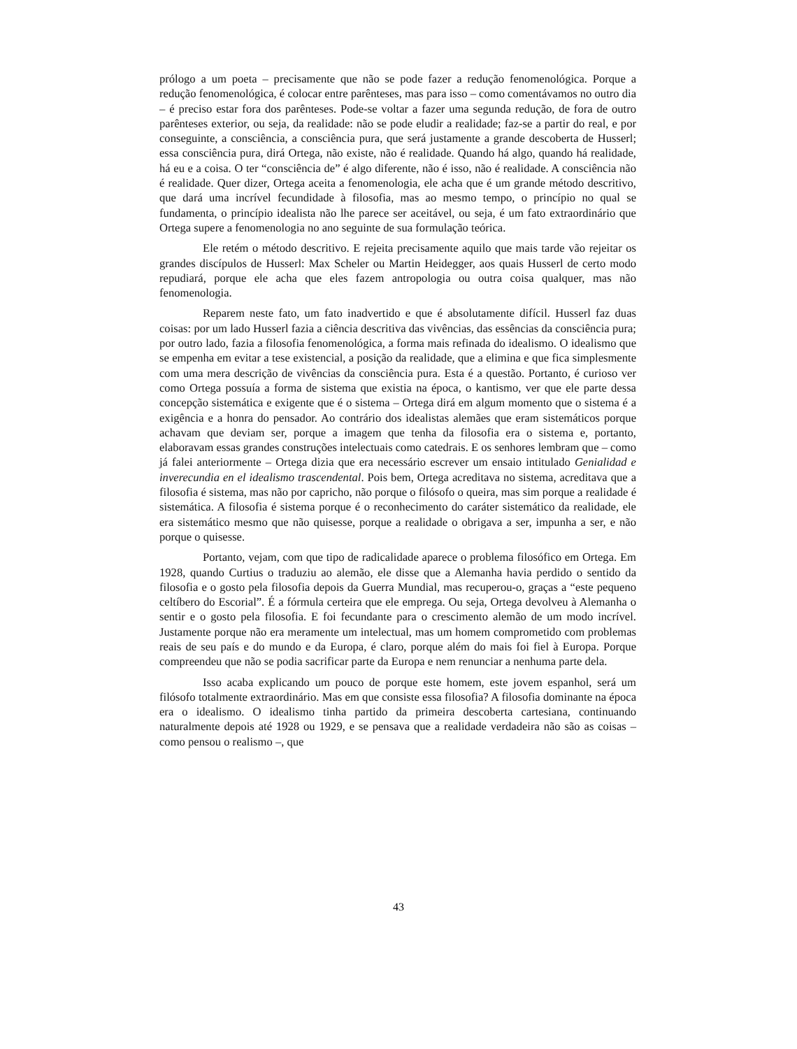prólogo a um poeta – precisamente que não se pode fazer a redução fenomenológica. Porque a redução fenomenológica, é colocar entre parênteses, mas para isso – como comentávamos no outro dia – é preciso estar fora dos parênteses. Pode-se voltar a fazer uma segunda redução, de fora de outro parênteses exterior, ou seja, da realidade: não se pode eludir a realidade; faz-se a partir do real, e por conseguinte, a consciência, a consciência pura, que será justamente a grande descoberta de Husserl; essa consciência pura, dirá Ortega, não existe, não é realidade. Quando há algo, quando há realidade, há eu e a coisa. O ter “consciência de” é algo diferente, não é isso, não é realidade. A consciência não é realidade. Quer dizer, Ortega aceita a fenomenologia, ele acha que é um grande método descritivo, que dará uma incrível fecundidade à filosofia, mas ao mesmo tempo, o princípio no qual se fundamenta, o princípio idealista não lhe parece ser aceitável, ou seja, é um fato extraordinário que Ortega supere a fenomenologia no ano seguinte de sua formulação teórica.
Ele retém o método descritivo. E rejeita precisamente aquilo que mais tarde vão rejeitar os grandes discípulos de Husserl: Max Scheler ou Martin Heidegger, aos quais Husserl de certo modo repudiará, porque ele acha que eles fazem antropologia ou outra coisa qualquer, mas não fenomenologia.
Reparem neste fato, um fato inadvertido e que é absolutamente difícil. Husserl faz duas coisas: por um lado Husserl fazia a ciência descritiva das vivências, das essências da consciência pura; por outro lado, fazia a filosofia fenomenológica, a forma mais refinada do idealismo. O idealismo que se empenha em evitar a tese existencial, a posição da realidade, que a elimina e que fica simplesmente com uma mera descrição de vivências da consciência pura. Esta é a questão. Portanto, é curioso ver como Ortega possuía a forma de sistema que existia na época, o kantismo, ver que ele parte dessa concepção sistemática e exigente que é o sistema – Ortega dirá em algum momento que o sistema é a exigência e a honra do pensador. Ao contrário dos idealistas alemães que eram sistemáticos porque achavam que deviam ser, porque a imagem que tenha da filosofia era o sistema e, portanto, elaboravam essas grandes construções intelectuais como catedrais. E os senhores lembram que – como já falei anteriormente – Ortega dizia que era necessário escrever um ensaio intitulado Genialidad e inverecundia en el idealismo trascendental. Pois bem, Ortega acreditava no sistema, acreditava que a filosofia é sistema, mas não por capricho, não porque o filósofo o queira, mas sim porque a realidade é sistemática. A filosofia é sistema porque é o reconhecimento do caráter sistemático da realidade, ele era sistemático mesmo que não quisesse, porque a realidade o obrigava a ser, impunha a ser, e não porque o quisesse.
Portanto, vejam, com que tipo de radicalidade aparece o problema filosófico em Ortega. Em 1928, quando Curtius o traduziu ao alemão, ele disse que a Alemanha havia perdido o sentido da filosofia e o gosto pela filosofia depois da Guerra Mundial, mas recuperou-o, graças a “este pequeno celtíbero do Escorial”. É a fórmula certeira que ele emprega. Ou seja, Ortega devolveu à Alemanha o sentir e o gosto pela filosofia. E foi fecundante para o crescimento alemão de um modo incrível. Justamente porque não era meramente um intelectual, mas um homem comprometido com problemas reais de seu país e do mundo e da Europa, é claro, porque além do mais foi fiel à Europa. Porque compreendeu que não se podia sacrificar parte da Europa e nem renunciar a nenhuma parte dela.
Isso acaba explicando um pouco de porque este homem, este jovem espanhol, será um filósofo totalmente extraordinário. Mas em que consiste essa filosofia? A filosofia dominante na época era o idealismo. O idealismo tinha partido da primeira descoberta cartesiana, continuando naturalmente depois até 1928 ou 1929, e se pensava que a realidade verdadeira não são as coisas – como pensou o realismo –, que
43